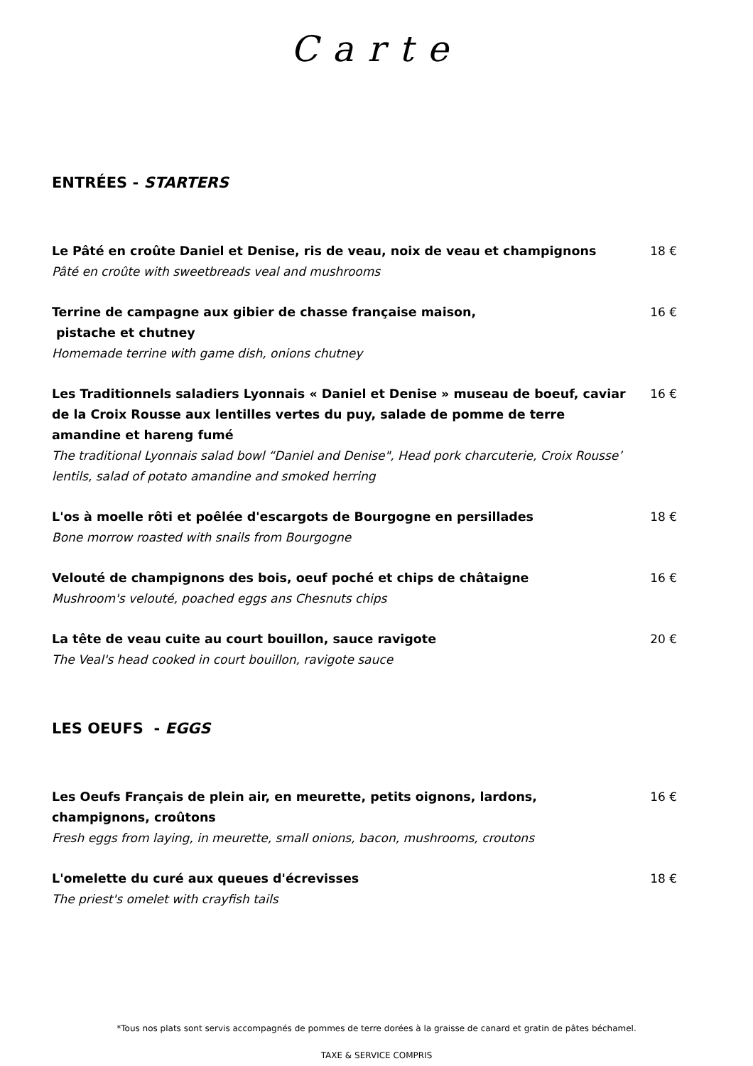Carte
ENTRÉES - STARTERS
Le Pâté en croûte Daniel et Denise, ris de veau, noix de veau et champignons
Pâté en croûte with sweetbreads veal and mushrooms
18 €
Terrine de campagne aux gibier de chasse française maison,
pistache et chutney
Homemade terrine with game dish, onions chutney
16 €
Les Traditionnels saladiers Lyonnais « Daniel et Denise » museau de boeuf, caviar de la Croix Rousse aux lentilles vertes du puy, salade de pomme de terre amandine et hareng fumé
The traditional Lyonnais salad bowl “Daniel and Denise", Head pork charcuterie, Croix Rousse’ lentils, salad of potato amandine and smoked herring
16 €
L'os à moelle rôti et poêlée d'escargots de Bourgogne en persillades
Bone morrow roasted with snails from Bourgogne
18 €
Velouté de champignons des bois, oeuf poché et chips de châtaigne
Mushroom's velouté, poached eggs ans Chesnuts chips
16 €
La tête de veau cuite au court bouillon, sauce ravigote
The Veal's head cooked in court bouillon, ravigote sauce
20 €
LES OEUFS - EGGS
Les Oeufs Français de plein air, en meurette, petits oignons, lardons, champignons, croûtons
Fresh eggs from laying, in meurette, small onions, bacon, mushrooms, croutons
16 €
L'omelette du curé aux queues d'écrevisses
The priest's omelet with crayfish tails
18 €
*Tous nos plats sont servis accompagnés de pommes de terre dorées à la graisse de canard et gratin de pâtes béchamel.
TAXE & SERVICE COMPRIS